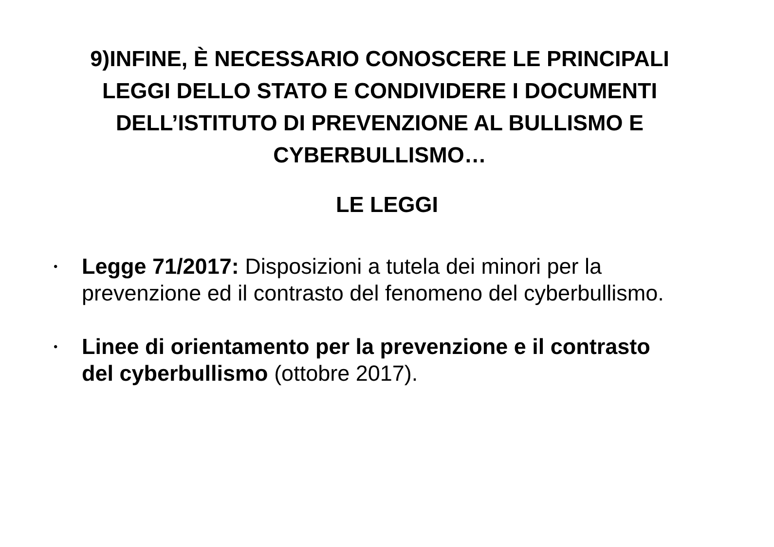9)INFINE, È NECESSARIO CONOSCERE LE PRINCIPALI LEGGI DELLO STATO E CONDIVIDERE I DOCUMENTI DELL’ISTITUTO DI PREVENZIONE AL BULLISMO E CYBERBULLISMO…
LE LEGGI
• Legge 71/2017: Disposizioni a tutela dei minori per la prevenzione ed il contrasto del fenomeno del cyberbullismo.
• Linee di orientamento per la prevenzione e il contrasto del cyberbullismo (ottobre 2017).